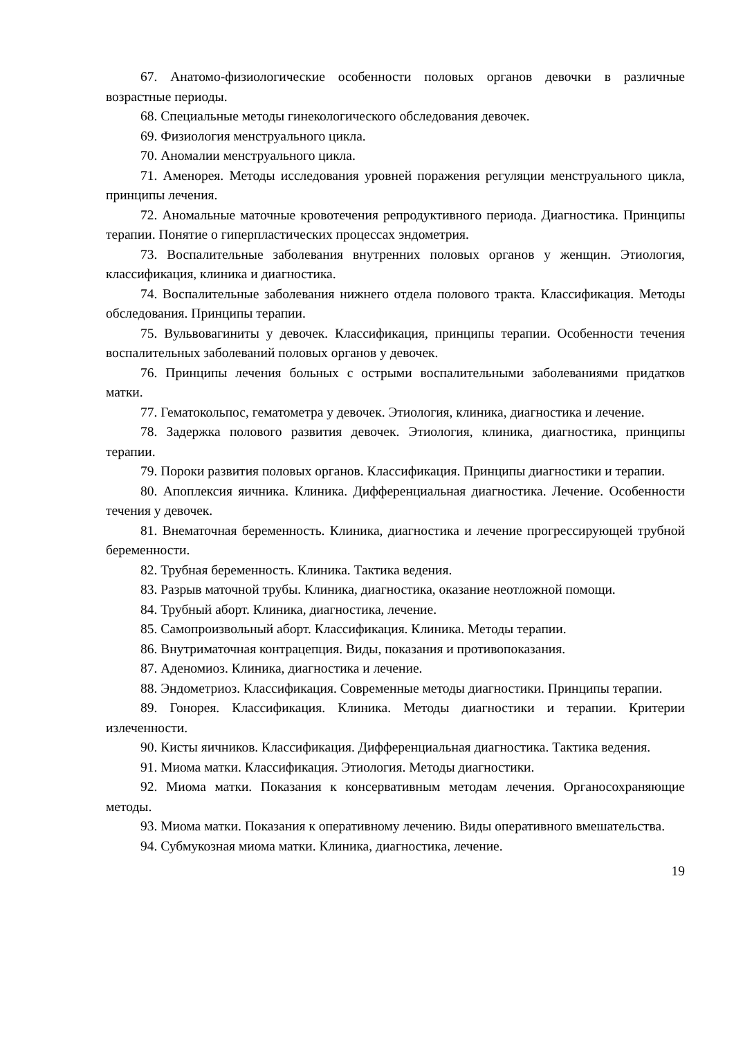67. Анатомо-физиологические особенности половых органов девочки в различные возрастные периоды.
68. Специальные методы гинекологического обследования девочек.
69. Физиология менструального цикла.
70. Аномалии менструального цикла.
71. Аменорея. Методы исследования уровней поражения регуляции менструального цикла, принципы лечения.
72. Аномальные маточные кровотечения репродуктивного периода. Диагностика. Принципы терапии. Понятие о гиперпластических процессах эндометрия.
73. Воспалительные заболевания внутренних половых органов у женщин. Этиология, классификация, клиника и диагностика.
74. Воспалительные заболевания нижнего отдела полового тракта. Классификация. Методы обследования. Принципы терапии.
75. Вульвовагиниты у девочек. Классификация, принципы терапии. Особенности течения воспалительных заболеваний половых органов у девочек.
76. Принципы лечения больных с острыми воспалительными заболеваниями придатков матки.
77. Гематокольпос, гематометра у девочек. Этиология, клиника, диагностика и лечение.
78. Задержка полового развития девочек. Этиология, клиника, диагностика, принципы терапии.
79. Пороки развития половых органов. Классификация. Принципы диагностики и терапии.
80. Апоплексия яичника. Клиника. Дифференциальная диагностика. Лечение. Особенности течения у девочек.
81. Внематочная беременность. Клиника, диагностика и лечение прогрессирующей трубной беременности.
82. Трубная беременность. Клиника. Тактика ведения.
83. Разрыв маточной трубы. Клиника, диагностика, оказание неотложной помощи.
84. Трубный аборт. Клиника, диагностика, лечение.
85. Самопроизвольный аборт. Классификация. Клиника. Методы терапии.
86. Внутриматочная контрацепция. Виды, показания и противопоказания.
87. Аденомиоз. Клиника, диагностика и лечение.
88. Эндометриоз. Классификация. Современные методы диагностики. Принципы терапии.
89. Гонорея. Классификация. Клиника. Методы диагностики и терапии. Критерии излеченности.
90. Кисты яичников. Классификация. Дифференциальная диагностика. Тактика ведения.
91. Миома матки. Классификация. Этиология. Методы диагностики.
92. Миома матки. Показания к консервативным методам лечения. Органосохраняющие методы.
93. Миома матки. Показания к оперативному лечению. Виды оперативного вмешательства.
94. Субмукозная миома матки. Клиника, диагностика, лечение.
19